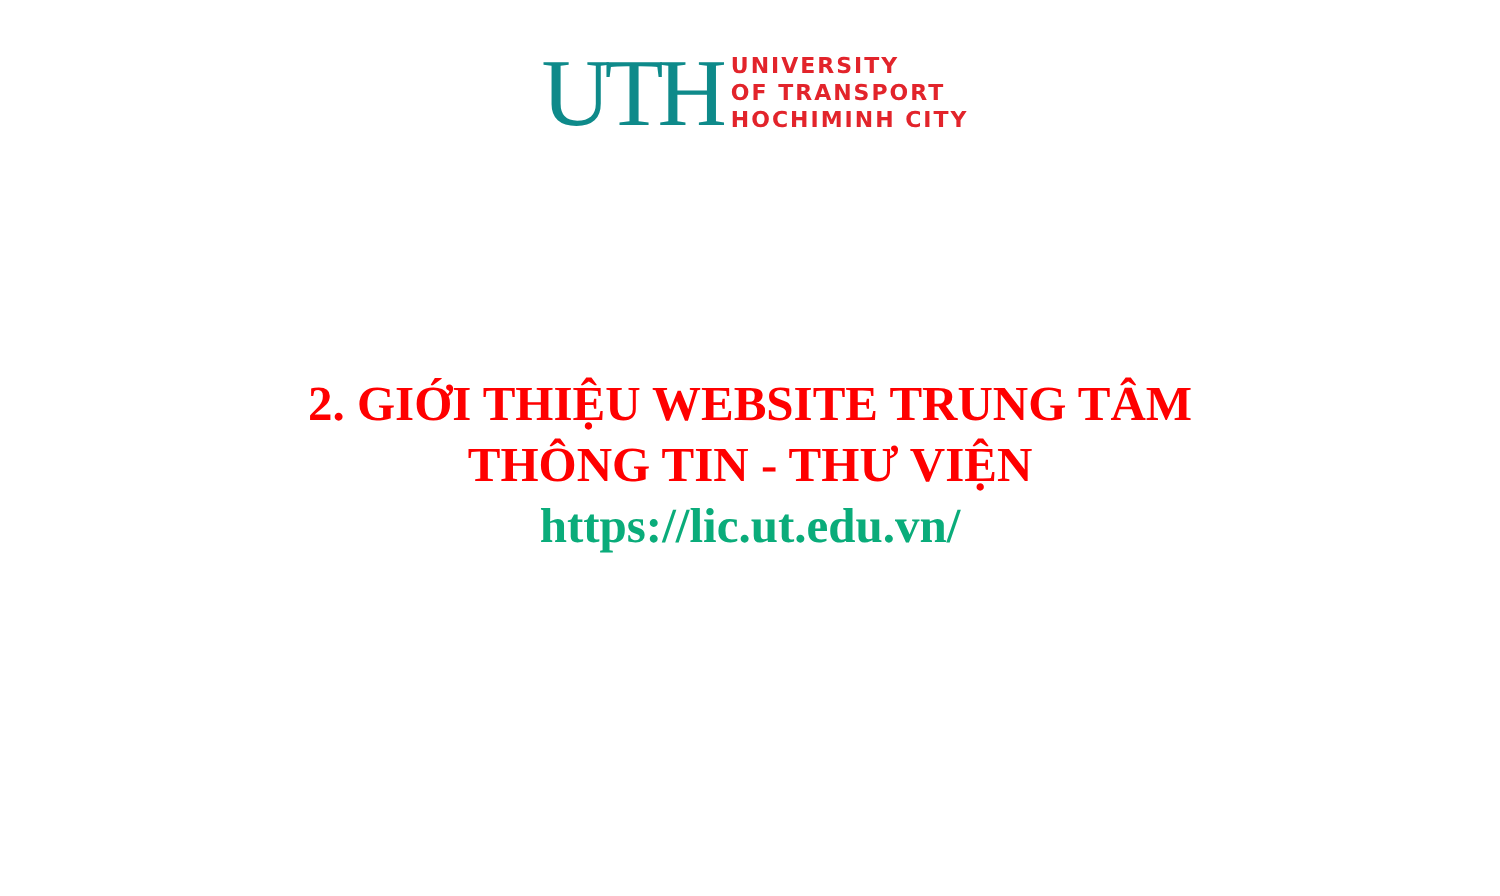UTH
UNIVERSITY
OF TRANSPORT
HOCHIMINH CITY
2. GIỚI THIỆU WEBSITE TRUNG TÂM
THÔNG TIN - THƯ VIỆN
https://lic.ut.edu.vn/